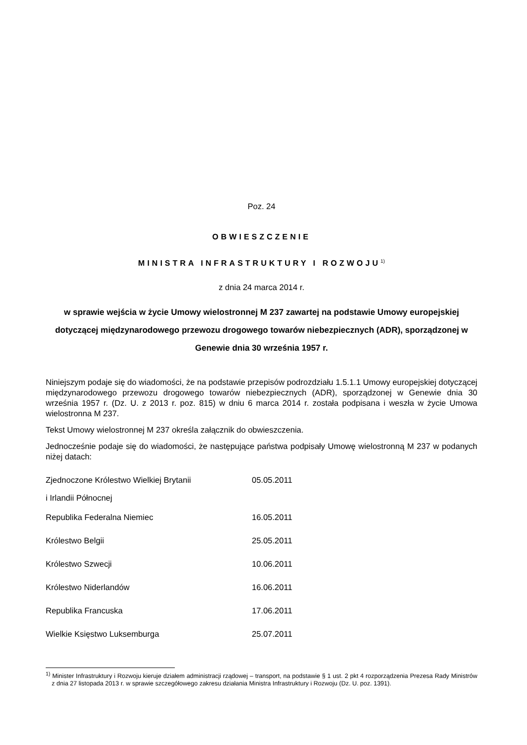Poz. 24
OBWIESZCZENIE
MINISTRA INFRASTRUKTURY I ROZWOJU<sup>1)</sup>
z dnia 24 marca 2014 r.
w sprawie wejścia w życie Umowy wielostronnej M 237 zawartej na podstawie Umowy europejskiej dotyczącej międzynarodowego przewozu drogowego towarów niebezpiecznych (ADR), sporządzonej w Genewie dnia 30 września 1957 r.
Niniejszym podaje się do wiadomości, że na podstawie przepisów podrozdziału 1.5.1.1 Umowy europejskiej dotyczącej międzynarodowego przewozu drogowego towarów niebezpiecznych (ADR), sporządzonej w Genewie dnia 30 września 1957 r. (Dz. U. z 2013 r. poz. 815) w dniu 6 marca 2014 r. została podpisana i weszła w życie Umowa wielostronna M 237.
Tekst Umowy wielostronnej M 237 określa załącznik do obwieszczenia.
Jednocześnie podaje się do wiadomości, że następujące państwa podpisały Umowę wielostronną M 237 w podanych niżej datach:
| Zjednoczone Królestwo Wielkiej Brytanii i Irlandii Północnej | 05.05.2011 |
| Republika Federalna Niemiec | 16.05.2011 |
| Królestwo Belgii | 25.05.2011 |
| Królestwo Szwecji | 10.06.2011 |
| Królestwo Niderlandów | 16.06.2011 |
| Republika Francuska | 17.06.2011 |
| Wielkie Księstwo Luksemburga | 25.07.2011 |
<sup>1)</sup> Minister Infrastruktury i Rozwoju kieruje działem administracji rządowej – transport, na podstawie § 1 ust. 2 pkt 4 rozporządzenia Prezesa Rady Ministrów z dnia 27 listopada 2013 r. w sprawie szczegółowego zakresu działania Ministra Infrastruktury i Rozwoju (Dz. U. poz. 1391).